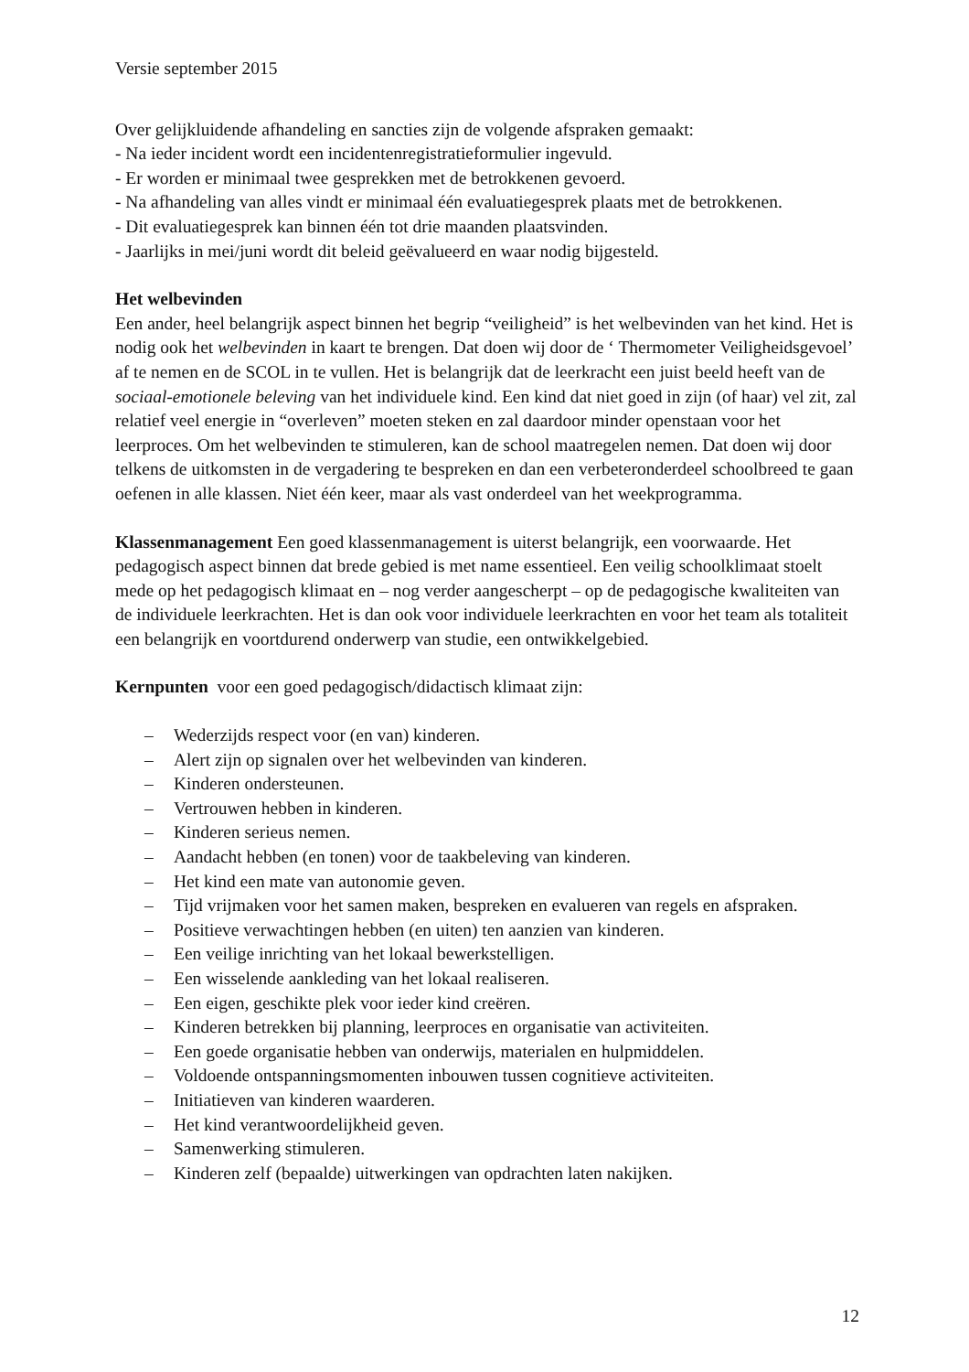Versie september 2015
Over gelijkluidende afhandeling en sancties zijn de volgende afspraken gemaakt:
- Na ieder incident wordt een incidentenregistratieformulier ingevuld.
- Er worden er minimaal twee gesprekken met de betrokkenen gevoerd.
- Na afhandeling van alles vindt er minimaal één evaluatiegesprek plaats met de betrokkenen.
- Dit evaluatiegesprek kan binnen één tot drie maanden plaatsvinden.
- Jaarlijks in mei/juni wordt dit beleid geëvalueerd en waar nodig bijgesteld.
Het welbevinden
Een ander, heel belangrijk aspect binnen het begrip “veiligheid” is het welbevinden van het kind. Het is nodig ook het welbevinden in kaart te brengen. Dat doen wij door de ‘ Thermometer Veiligheidsgevoel’ af te nemen en de SCOL in te vullen. Het is belangrijk dat de leerkracht een juist beeld heeft van de sociaal-emotionele beleving van het individuele kind. Een kind dat niet goed in zijn (of haar) vel zit, zal relatief veel energie in “overleven” moeten steken en zal daardoor minder openstaan voor het leerproces. Om het welbevinden te stimuleren, kan de school maatregelen nemen. Dat doen wij door telkens de uitkomsten in de vergadering te bespreken en dan een verbeteronderdeel schoolbreed te gaan oefenen in alle klassen. Niet één keer, maar als vast onderdeel van het weekprogramma.
Klassenmanagement Een goed klassenmanagement is uiterst belangrijk, een voorwaarde. Het pedagogisch aspect binnen dat brede gebied is met name essentieel. Een veilig schoolklimaat stoelt mede op het pedagogisch klimaat en – nog verder aangescherpt – op de pedagogische kwaliteiten van de individuele leerkrachten. Het is dan ook voor individuele leerkrachten en voor het team als totaliteit een belangrijk en voortdurend onderwerp van studie, een ontwikkelgebied.
Kernpunten voor een goed pedagogisch/didactisch klimaat zijn:
– Wederzijds respect voor (en van) kinderen.
– Alert zijn op signalen over het welbevinden van kinderen.
– Kinderen ondersteunen.
– Vertrouwen hebben in kinderen.
– Kinderen serieus nemen.
– Aandacht hebben (en tonen) voor de taakbeleving van kinderen.
– Het kind een mate van autonomie geven.
– Tijd vrijmaken voor het samen maken, bespreken en evalueren van regels en afspraken.
– Positieve verwachtingen hebben (en uiten) ten aanzien van kinderen.
– Een veilige inrichting van het lokaal bewerkstelligen.
– Een wisselende aankleding van het lokaal realiseren.
– Een eigen, geschikte plek voor ieder kind creëren.
– Kinderen betrekken bij planning, leerproces en organisatie van activiteiten.
– Een goede organisatie hebben van onderwijs, materialen en hulpmiddelen.
– Voldoende ontspanningsmomenten inbouwen tussen cognitieve activiteiten.
– Initiatieven van kinderen waarderen.
– Het kind verantwoordelijkheid geven.
– Samenwerking stimuleren.
– Kinderen zelf (bepaalde) uitwerkingen van opdrachten laten nakijken.
12